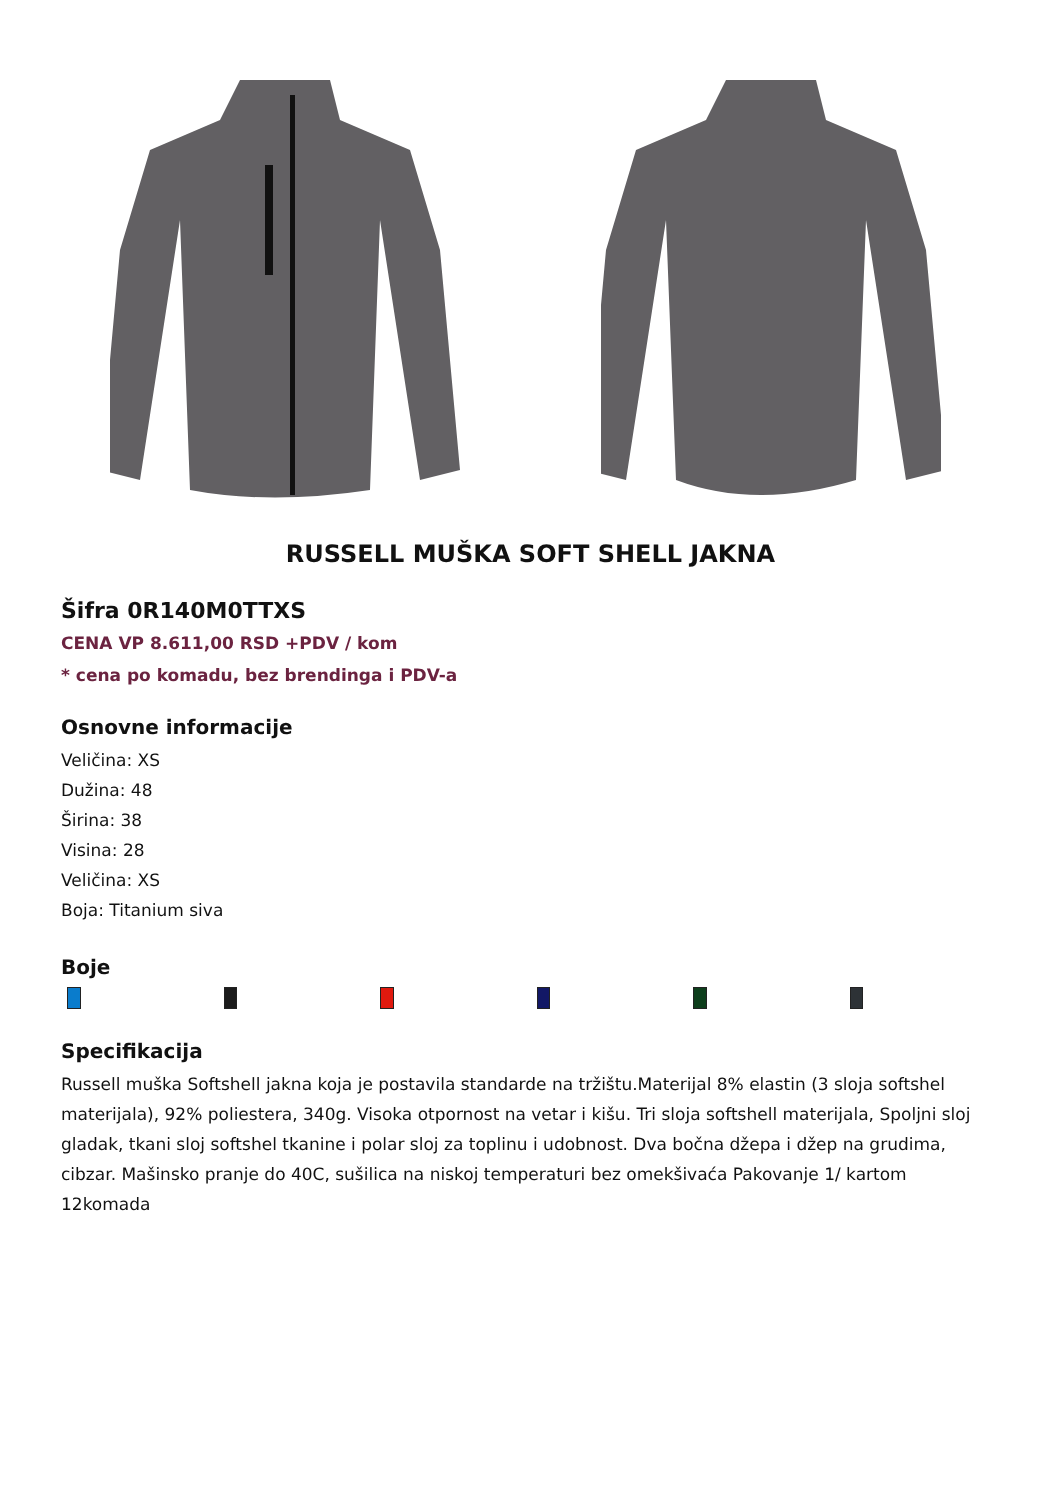RUSSELL MUŠKA SOFT SHELL JAKNA
Šifra 0R140M0TTXS
CENA VP 8.611,00 RSD +PDV / kom
* cena po komadu, bez brendinga i PDV-a
Osnovne informacije
Veličina: XS
Dužina: 48
Širina: 38
Visina: 28
Veličina: XS
Boja: Titanium siva
Boje
Specifikacija
Russell muška Softshell jakna koja je postavila standarde na tržištu.Materijal 8% elastin (3 sloja softshel materijala), 92% poliestera, 340g. Visoka otpornost na vetar i kišu. Tri sloja softshell materijala, Spoljni sloj gladak, tkani sloj softshel tkanine i polar sloj za toplinu i udobnost. Dva bočna džepa i džep na grudima, cibzar. Mašinsko pranje do 40C, sušilica na niskoj temperaturi bez omekšivaća Pakovanje 1/ kartom 12komada